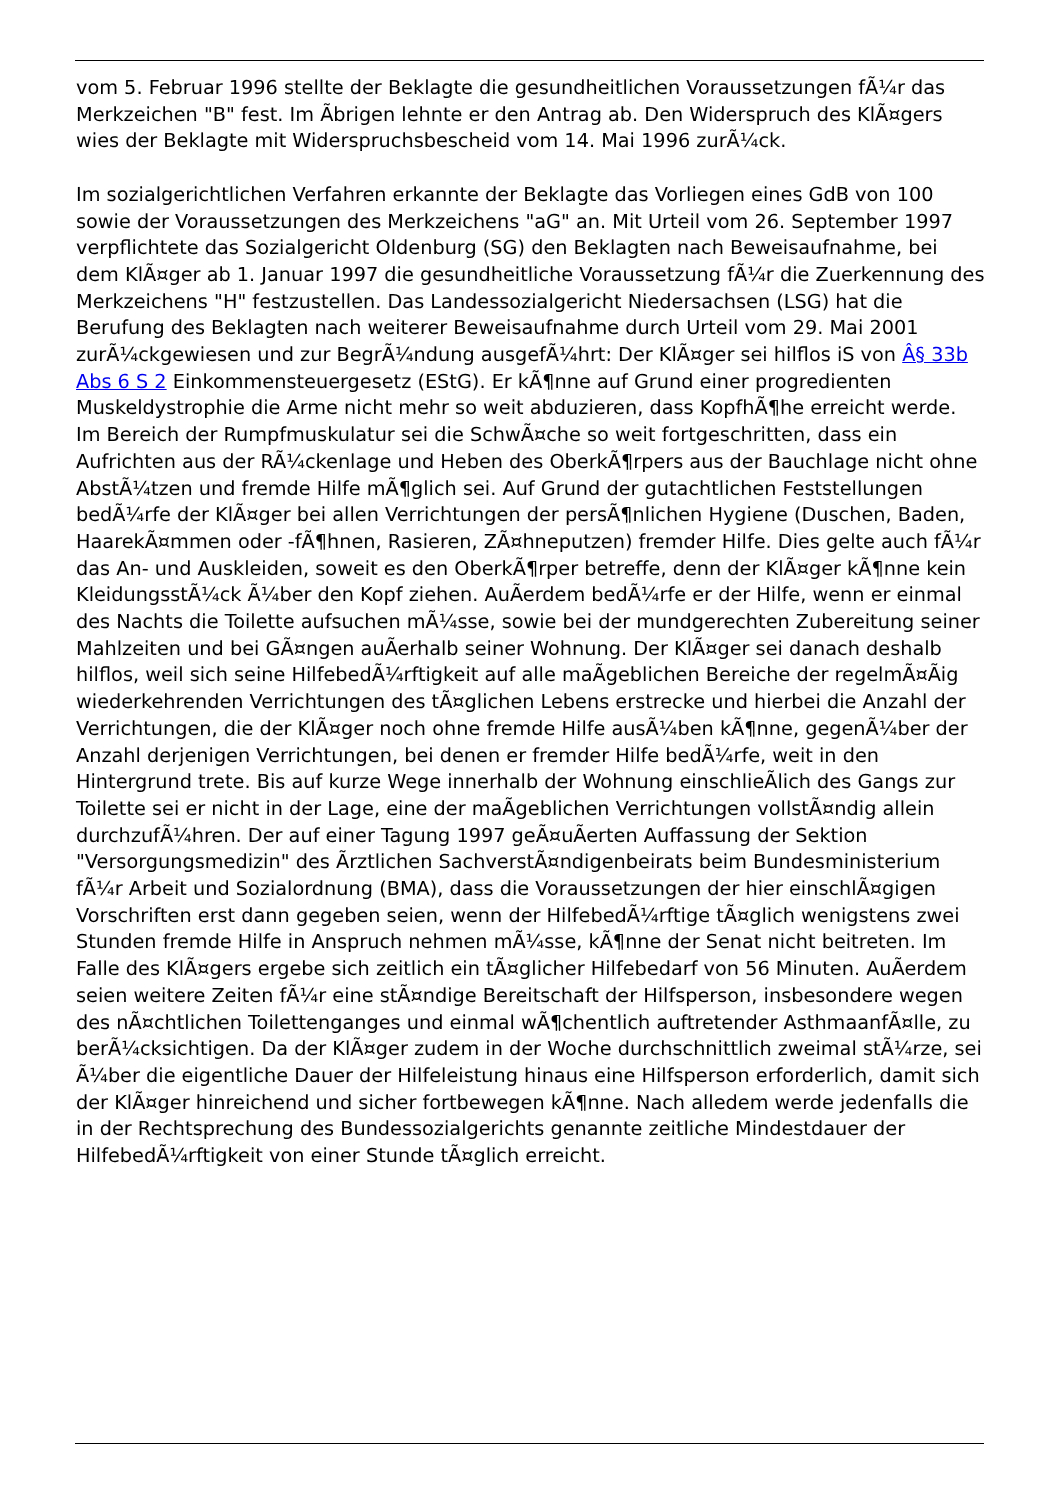vom 5. Februar 1996 stellte der Beklagte die gesundheitlichen Voraussetzungen fÃ¼r das Merkzeichen "B" fest. Im Ãbrigen lehnte er den Antrag ab. Den Widerspruch des KlÃ¤gers wies der Beklagte mit Widerspruchsbescheid vom 14. Mai 1996 zurÃ¼ck.
Im sozialgerichtlichen Verfahren erkannte der Beklagte das Vorliegen eines GdB von 100 sowie der Voraussetzungen des Merkzeichens "aG" an. Mit Urteil vom 26. September 1997 verpflichtete das Sozialgericht Oldenburg (SG) den Beklagten nach Beweisaufnahme, bei dem KlÃ¤ger ab 1. Januar 1997 die gesundheitliche Voraussetzung fÃ¼r die Zuerkennung des Merkzeichens "H" festzustellen. Das Landessozialgericht Niedersachsen (LSG) hat die Berufung des Beklagten nach weiterer Beweisaufnahme durch Urteil vom 29. Mai 2001 zurÃ¼ckgewiesen und zur BegrÃ¼ndung ausgefÃ¼hrt: Der KlÃ¤ger sei hilflos iS von Â§ 33b Abs 6 S 2 Einkommensteuergesetz (EStG). Er kÃ¶nne auf Grund einer progredienten Muskeldystrophie die Arme nicht mehr so weit abduzieren, dass KopfhÃ¶he erreicht werde. Im Bereich der Rumpfmuskulatur sei die SchwÃ¤che so weit fortgeschritten, dass ein Aufrichten aus der RÃ¼ckenlage und Heben des OberkÃ¶rpers aus der Bauchlage nicht ohne AbstÃ¼tzen und fremde Hilfe mÃ¶glich sei. Auf Grund der gutachtlichen Feststellungen bedÃ¼rfe der KlÃ¤ger bei allen Verrichtungen der persÃ¶nlichen Hygiene (Duschen, Baden, HaarekÃ¤mmen oder -fÃ¶hnen, Rasieren, ZÃ¤hneputzen) fremder Hilfe. Dies gelte auch fÃ¼r das An- und Auskleiden, soweit es den OberkÃ¶rper betreffe, denn der KlÃ¤ger kÃ¶nne kein KleidungsstÃ¼ck Ã¼ber den Kopf ziehen. AuÃerdem bedÃ¼rfe er der Hilfe, wenn er einmal des Nachts die Toilette aufsuchen mÃ¼sse, sowie bei der mundgerechten Zubereitung seiner Mahlzeiten und bei GÃ¤ngen auÃerhalb seiner Wohnung. Der KlÃ¤ger sei danach deshalb hilflos, weil sich seine HilfebedÃ¼rftigkeit auf alle maÃgeblichen Bereiche der regelmÃ¤Ãig wiederkehrenden Verrichtungen des tÃ¤glichen Lebens erstrecke und hierbei die Anzahl der Verrichtungen, die der KlÃ¤ger noch ohne fremde Hilfe ausÃ¼ben kÃ¶nne, gegenÃ¼ber der Anzahl derjenigen Verrichtungen, bei denen er fremder Hilfe bedÃ¼rfe, weit in den Hintergrund trete. Bis auf kurze Wege innerhalb der Wohnung einschlieÃlich des Gangs zur Toilette sei er nicht in der Lage, eine der maÃgeblichen Verrichtungen vollstÃ¤ndig allein durchzufÃ¼hren. Der auf einer Tagung 1997 geÃ¤uÃerten Auffassung der Sektion "Versorgungsmedizin" des Ãrztlichen SachverstÃ¤ndigenbeirats beim Bundesministerium fÃ¼r Arbeit und Sozialordnung (BMA), dass die Voraussetzungen der hier einschlÃ¤gigen Vorschriften erst dann gegeben seien, wenn der HilfebedÃ¼rftige tÃ¤glich wenigstens zwei Stunden fremde Hilfe in Anspruch nehmen mÃ¼sse, kÃ¶nne der Senat nicht beitreten. Im Falle des KlÃ¤gers ergebe sich zeitlich ein tÃ¤glicher Hilfebedarf von 56 Minuten. AuÃerdem seien weitere Zeiten fÃ¼r eine stÃ¤ndige Bereitschaft der Hilfsperson, insbesondere wegen des nÃ¤chtlichen Toilettenganges und einmal wÃ¶chentlich auftretender AsthmaanfÃ¤lle, zu berÃ¼cksichtigen. Da der KlÃ¤ger zudem in der Woche durchschnittlich zweimal stÃ¼rze, sei Ã¼ber die eigentliche Dauer der Hilfeleistung hinaus eine Hilfsperson erforderlich, damit sich der KlÃ¤ger hinreichend und sicher fortbewegen kÃ¶nne. Nach alledem werde jedenfalls die in der Rechtsprechung des Bundessozialgerichts genannte zeitliche Mindestdauer der HilfebedÃ¼rftigkeit von einer Stunde tÃ¤glich erreicht.